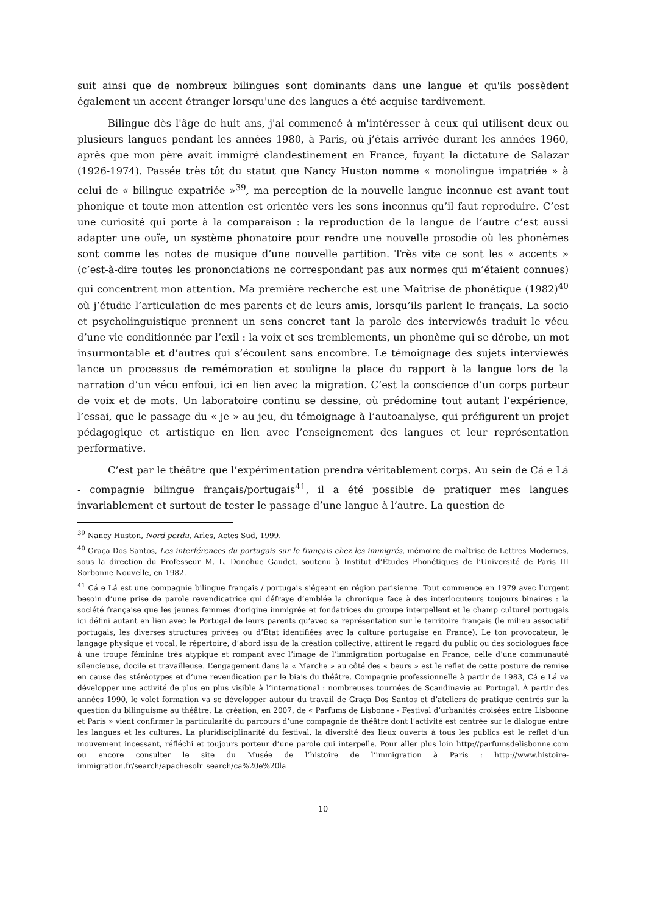suit ainsi que de nombreux bilingues sont dominants dans une langue et qu'ils possèdent également un accent étranger lorsqu'une des langues a été acquise tardivement.
Bilingue dès l'âge de huit ans, j'ai commencé à m'intéresser à ceux qui utilisent deux ou plusieurs langues pendant les années 1980, à Paris, où j’étais arrivée durant les années 1960, après que mon père avait immigré clandestinement en France, fuyant la dictature de Salazar (1926-1974). Passée très tôt du statut que Nancy Huston nomme « monolingue impatriée » à celui de « bilingue expatriée »<sup>39</sup>, ma perception de la nouvelle langue inconnue est avant tout phonique et toute mon attention est orientée vers les sons inconnus qu’il faut reproduire. C’est une curiosité qui porte à la comparaison : la reproduction de la langue de l’autre c’est aussi adapter une ouïe, un système phonatoire pour rendre une nouvelle prosodie où les phonèmes sont comme les notes de musique d’une nouvelle partition. Très vite ce sont les « accents » (c’est-à-dire toutes les prononciations ne correspondant pas aux normes qui m’étaient connues) qui concentrent mon attention. Ma première recherche est une Maîtrise de phonétique (1982)<sup>40</sup> où j’étudie l’articulation de mes parents et de leurs amis, lorsqu’ils parlent le français. La socio et psycholinguistique prennent un sens concret tant la parole des interviewés traduit le vécu d’une vie conditionnée par l’exil : la voix et ses tremblements, un phonème qui se dérobe, un mot insurmontable et d’autres qui s’écoulent sans encombre. Le témoignage des sujets interviewés lance un processus de remémoration et souligne la place du rapport à la langue lors de la narration d’un vécu enfoui, ici en lien avec la migration. C’est la conscience d’un corps porteur de voix et de mots. Un laboratoire continu se dessine, où prédomine tout autant l’expérience, l’essai, que le passage du « je » au jeu, du témoignage à l’autoanalyse, qui préfigurent un projet pédagogique et artistique en lien avec l’enseignement des langues et leur représentation performative.
C’est par le théâtre que l’expérimentation prendra véritablement corps. Au sein de Cá e Lá - compagnie bilingue français/portugais<sup>41</sup>, il a été possible de pratiquer mes langues invariablement et surtout de tester le passage d’une langue à l’autre. La question de
<sup>39</sup> Nancy Huston, Nord perdu, Arles, Actes Sud, 1999.
<sup>40</sup> Graça Dos Santos, Les interférences du portugais sur le français chez les immigrés, mémoire de maîtrise de Lettres Modernes, sous la direction du Professeur M. L. Donohue Gaudet, soutenu à Institut d’Études Phonétiques de l’Université de Paris III Sorbonne Nouvelle, en 1982.
<sup>41</sup> Cá e Lá est une compagnie bilingue français / portugais siégeant en région parisienne. Tout commence en 1979 avec l’urgent besoin d’une prise de parole revendicatrice qui défraye d’emblée la chronique face à des interlocuteurs toujours binaires : la société française que les jeunes femmes d’origine immigrée et fondatrices du groupe interpellent et le champ culturel portugais ici défini autant en lien avec le Portugal de leurs parents qu’avec sa représentation sur le territoire français (le milieu associatif portugais, les diverses structures privées ou d’État identifiées avec la culture portugaise en France). Le ton provocateur, le langage physique et vocal, le répertoire, d’abord issu de la création collective, attirent le regard du public ou des sociologues face à une troupe féminine très atypique et rompant avec l’image de l’immigration portugaise en France, celle d’une communauté silencieuse, docile et travailleuse. L’engagement dans la « Marche » au côté des « beurs » est le reflet de cette posture de remise en cause des stéréotypes et d’une revendication par le biais du théâtre. Compagnie professionnelle à partir de 1983, Cá e Lá va développer une activité de plus en plus visible à l’international : nombreuses tournées de Scandinavie au Portugal. À partir des années 1990, le volet formation va se développer autour du travail de Graça Dos Santos et d’ateliers de pratique centrés sur la question du bilinguisme au théâtre. La création, en 2007, de « Parfums de Lisbonne - Festival d’urbanités croisées entre Lisbonne et Paris » vient confirmer la particularité du parcours d’une compagnie de théâtre dont l’activité est centrée sur le dialogue entre les langues et les cultures. La pluridisciplinarité du festival, la diversité des lieux ouverts à tous les publics est le reflet d’un mouvement incessant, réfléchi et toujours porteur d’une parole qui interpelle. Pour aller plus loin http://parfumsdelisbonne.com ou encore consulter le site du Musée de l’histoire de l’immigration à Paris : http://www.histoire-immigration.fr/search/apachesolr_search/ca%20e%20la
10